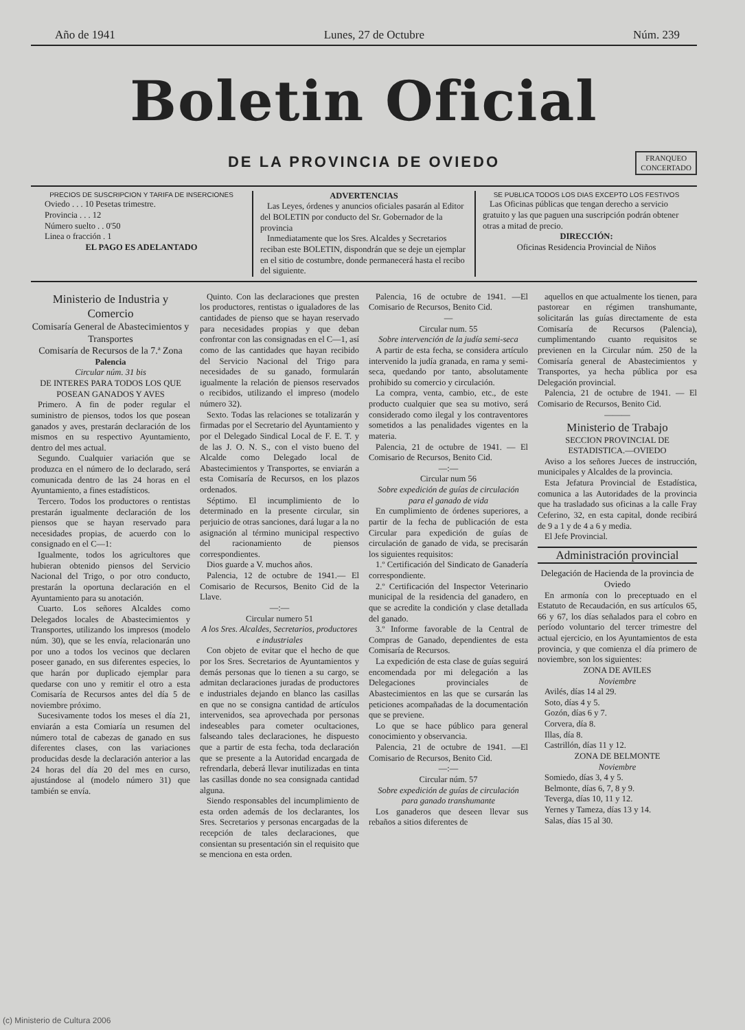Año de 1941 Lunes, 27 de Octubre Núm. 239
Boletin Oficial
DE LA PROVINCIA DE OVIEDO
FRANQUEO
CONCERTADO
PRECIOS DE SUSCRIPCION Y TARIFA DE INSERCIONES
Oviedo . . . 10 Pesetas trimestre.
Provincia . . . 12
Número suelto . . 0'50
Linea o fracción . 1
EL PAGO ES ADELANTADO
ADVERTENCIAS
Las Leyes, órdenes y anuncios oficiales pasarán al Editor del BOLETIN por conducto del Sr. Gobernador de la provincia
Inmediatamente que los Sres. Alcaldes y Secretarios reciban este BOLETIN, dispondrán que se deje un ejemplar en el sitio de costumbre, donde permanecerá hasta el recibo del siguiente.
SE PUBLICA TODOS LOS DIAS EXCEPTO LOS FESTIVOS
Las Oficinas públicas que tengan derecho a servicio gratuito y las que paguen una suscripción podrán obtener otras a mitad de precio.
DIRECCIÓN:
Oficinas Residencia Provincial de Niños
Ministerio de Industria y Comercio
Comisaría General de Abastecimientos y Transportes
Comisaría de Recursos de la 7.ª Zona
Palencia
Circular núm. 31 bis
DE INTERES PARA TODOS LOS QUE POSEAN GANADOS Y AVES
Primero. A fin de poder regular el suministro de piensos, todos los que posean ganados y aves, prestarán declaración de los mismos en su respectivo Ayuntamiento, dentro del mes actual.
Segundo. Cualquier variación que se produzca en el número de lo declarado, será comunicada dentro de las 24 horas en el Ayuntamiento, a fines estadísticos.
Tercero. Todos los productores o rentistas prestarán igualmente declaración de los piensos que se hayan reservado para necesidades propias, de acuerdo con lo consignado en el C—1:
Igualmente, todos los agricultores que hubieran obtenido piensos del Servicio Nacional del Trigo, o por otro conducto, prestarán la oportuna declaración en el Ayuntamiento para su anotación.
Cuarto. Los señores Alcaldes como Delegados locales de Abastecimientos y Transportes, utilizando los impresos (modelo núm. 30), que se les envía, relacionarán uno por uno a todos los vecinos que declaren poseer ganado, en sus diferentes especies, lo que harán por duplicado ejemplar para quedarse con uno y remitir el otro a esta Comisaría de Recursos antes del día 5 de noviembre próximo.
Sucesivamente todos los meses el día 21, enviarán a esta Comiaría un resumen del número total de cabezas de ganado en sus diferentes clases, con las variaciones producidas desde la declaración anterior a las 24 horas del día 20 del mes en curso, ajustándose al (modelo número 31) que también se envía.
Quinto. Con las declaraciones que presten los productores, rentistas o igualadores de las cantidades de pienso que se hayan reservado para necesidades propias y que deban confrontar con las consignadas en el C—1, así como de las cantidades que hayan recibido del Servicio Nacional del Trigo para necesidades de su ganado, formularán igualmente la relación de piensos reservados o recibidos, utilizando el impreso (modelo número 32).
Sexto. Todas las relaciones se totalizarán y firmadas por el Secretario del Ayuntamiento y por el Delegado Sindical Local de F. E. T. y de las J. O. N. S., con el visto bueno del Alcalde como Delegado local de Abastecimientos y Transportes, se enviarán a esta Comisaría de Recursos, en los plazos ordenados.
Séptimo. El incumplimiento de lo determinado en la presente circular, sin perjuicio de otras sanciones, dará lugar a la no asignación al término municipal respectivo del racionamiento de piensos correspondientes.
Dios guarde a V. muchos años.
Palencia, 12 de octubre de 1941.— El Comisario de Recursos, Benito Cid de la Llave.
—:—
Circular numero 51
A los Sres. Alcaldes, Secretarios, productores e industriales
Con objeto de evitar que el hecho de que por los Sres. Secretarios de Ayuntamientos y demás personas que lo tienen a su cargo, se admitan declaraciones juradas de productores e industriales dejando en blanco las casillas en que no se consigna cantidad de artículos intervenidos, sea aprovechada por personas indeseables para cometer ocultaciones, falseando tales declaraciones, he dispuesto que a partir de esta fecha, toda declaración que se presente a la Autoridad encargada de refrendarla, deberá llevar inutilizadas en tinta las casillas donde no sea consignada cantidad alguna.
Siendo responsables del incumplimiento de esta orden además de los declarantes, los Sres. Secretarios y personas encargadas de la recepción de tales declaraciones, que consientan su presentación sin el requisito que se menciona en esta orden.
Palencia, 16 de octubre de 1941. —El Comisario de Recursos, Benito Cid.
—
Circular num. 55
Sobre intervención de la judía semi-seca
A partir de esta fecha, se considera artículo intervenido la judía granada, en rama y semi-seca, quedando por tanto, absolutamente prohibido su comercio y circulación.
La compra, venta, cambio, etc., de este producto cualquier que sea su motivo, será considerado como ilegal y los contraventores sometidos a las penalidades vigentes en la materia.
Palencia, 21 de octubre de 1941. — El Comisario de Recursos, Benito Cid.
—:—
Circular num 56
Sobre expedición de guías de circulación para el ganado de vida
En cumplimiento de órdenes superiores, a partir de la fecha de publicación de esta Circular para expedición de guías de circulación de ganado de vida, se precisarán los siguientes requisitos:
1.º Certificación del Sindicato de Ganadería correspondiente.
2.º Certificación del Inspector Veterinario municipal de la residencia del ganadero, en que se acredite la condición y clase detallada del ganado.
3.º Informe favorable de la Central de Compras de Ganado, dependientes de esta Comisaría de Recursos.
La expedición de esta clase de guías seguirá encomendada por mi delegación a las Delegaciones provinciales de Abastecimientos en las que se cursarán las peticiones acompañadas de la documentación que se previene.
Lo que se hace público para general conocimiento y observancia.
Palencia, 21 de octubre de 1941. —El Comisario de Recursos, Benito Cid.
—:—
Circular núm. 57
Sobre expedición de guías de circulación para ganado transhumante
Los ganaderos que deseen llevar sus rebaños a sitios diferentes de
aquellos en que actualmente los tienen, para pastorear en régimen transhumante, solicitarán las guías directamente de esta Comisaría de Recursos (Palencia), cumplimentando cuanto requisitos se previenen en la Circular núm. 250 de la Comisaría general de Abastecimientos y Transportes, ya hecha pública por esa Delegación provincial.
Palencia, 21 de octubre de 1941. — El Comisario de Recursos, Benito Cid.
———
Ministerio de Trabajo
SECCION PROVINCIAL DE ESTADISTICA.—OVIEDO
Aviso a los señores Jueces de instrucción, municipales y Alcaldes de la provincia.
Esta Jefatura Provincial de Estadística, comunica a las Autoridades de la provincia que ha trasladado sus oficinas a la calle Fray Ceferino, 32, en esta capital, donde recibirá de 9 a 1 y de 4 a 6 y media.
El Jefe Provincial.
Administración provincial
Delegación de Hacienda de la provincia de Oviedo
En armonía con lo preceptuado en el Estatuto de Recaudación, en sus artículos 65, 66 y 67, los días señalados para el cobro en período voluntario del tercer trimestre del actual ejercicio, en los Ayuntamientos de esta provincia, y que comienza el día primero de noviembre, son los siguientes:
ZONA DE AVILES
Noviembre
Avilés, días 14 al 29.
Soto, días 4 y 5.
Gozón, días 6 y 7.
Corvera, día 8.
Illas, día 8.
Castrillón, días 11 y 12.
ZONA DE BELMONTE
Noviembre
Somiedo, días 3, 4 y 5.
Belmonte, días 6, 7, 8 y 9.
Teverga, días 10, 11 y 12.
Yernes y Tameza, días 13 y 14.
Salas, días 15 al 30.
(c) Ministerio de Cultura 2006